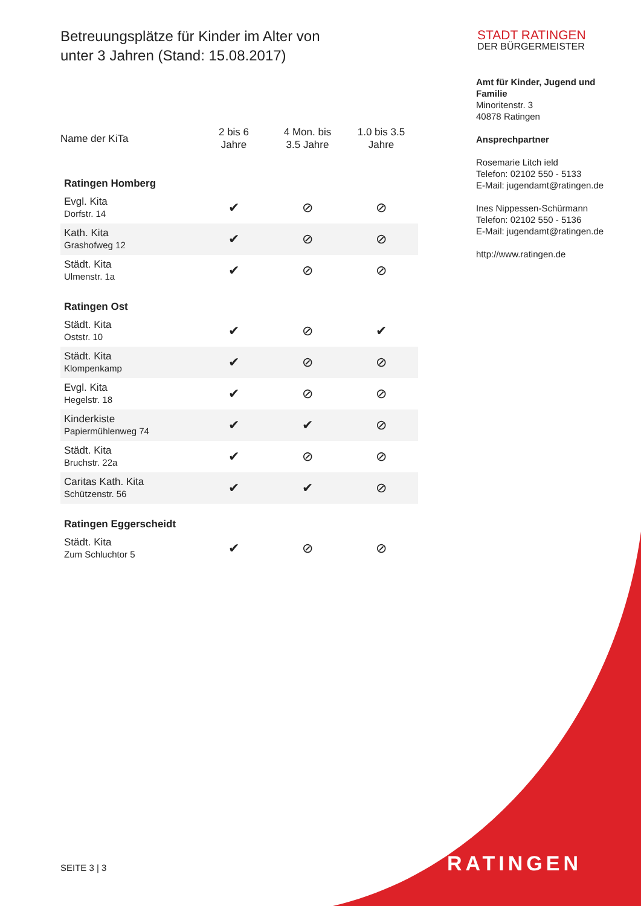Betreuungsplätze für Kinder im Alter von
unter 3 Jahren (Stand: 15.08.2017)
| Name der KiTa | 2 bis 6 Jahre | 4 Mon. bis 3.5 Jahre | 1.0 bis 3.5 Jahre |
| --- | --- | --- | --- |
| Ratingen Homberg | | | |
| Evgl. Kita Dorfstr. 14 | ✔ | ⊘ | ⊘ |
| Kath. Kita Grashofweg 12 | ✔ | ⊘ | ⊘ |
| Städt. Kita Ulmenstr. 1a | ✔ | ⊘ | ⊘ |
| Ratingen Ost | | | |
| Städt. Kita Oststr. 10 | ✔ | ⊘ | ✔ |
| Städt. Kita Klompenkamp | ✔ | ⊘ | ⊘ |
| Evgl. Kita Hegelstr. 18 | ✔ | ⊘ | ⊘ |
| Kinderkiste Papiermühlenweg 74 | ✔ | ✔ | ⊘ |
| Städt. Kita Bruchstr. 22a | ✔ | ⊘ | ⊘ |
| Caritas Kath. Kita Schützenstr. 56 | ✔ | ✔ | ⊘ |
| Ratingen Eggerscheidt | | | |
| Städt. Kita Zum Schluchtor 5 | ✔ | ⊘ | ⊘ |
STADT RATINGEN
DER BÜRGERMEISTER
Amt für Kinder, Jugend und Familie
Minoritenstr. 3
40878 Ratingen
Ansprechpartner
Rosemarie Litch ield
Telefon: 02102 550 - 5133
E-Mail: jugendamt@ratingen.de
Ines Nippessen-Schürmann
Telefon: 02102 550 - 5136
E-Mail: jugendamt@ratingen.de
http://www.ratingen.de
SEITE 3 | 3 RATINGEN